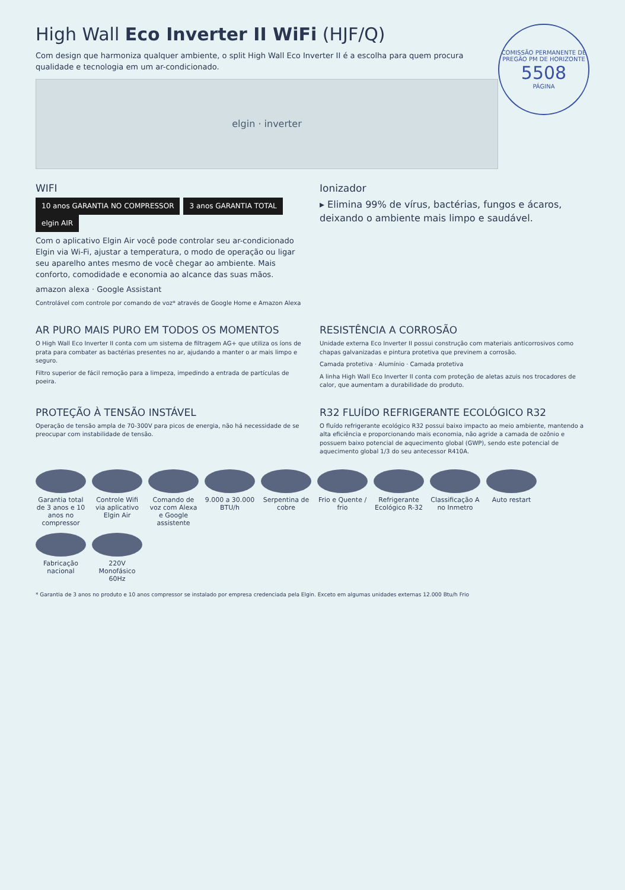COMISSÃO PERMANENTE DE PREGÃO PM DE HORIZONTE
5508
PÁGINA
High Wall Eco Inverter II WiFi (HJF/Q)
Com design que harmoniza qualquer ambiente, o split High Wall Eco Inverter II é a escolha para quem procura qualidade e tecnologia em um ar-condicionado.
elgin · inverter
WIFI
10 anos GARANTIA NO COMPRESSOR 3 anos GARANTIA TOTAL elgin AIR
Com o aplicativo Elgin Air você pode controlar seu ar-condicionado Elgin via Wi-Fi, ajustar a temperatura, o modo de operação ou ligar seu aparelho antes mesmo de você chegar ao ambiente. Mais conforto, comodidade e economia ao alcance das suas mãos.
amazon alexa · Google Assistant
Controlável com controle por comando de voz* através de Google Home e Amazon Alexa
Ionizador
▸ Elimina 99% de vírus, bactérias, fungos e ácaros, deixando o ambiente mais limpo e saudável.
AR PURO MAIS PURO EM TODOS OS MOMENTOS
O High Wall Eco Inverter II conta com um sistema de filtragem AG+ que utiliza os íons de prata para combater as bactérias presentes no ar, ajudando a manter o ar mais limpo e seguro.
Filtro superior de fácil remoção para a limpeza, impedindo a entrada de partículas de poeira.
RESISTÊNCIA A CORROSÃO
Unidade externa Eco Inverter II possui construção com materiais anticorrosivos como chapas galvanizadas e pintura protetiva que previnem a corrosão.
Camada protetiva · Alumínio · Camada protetiva
A linha High Wall Eco Inverter II conta com proteção de aletas azuis nos trocadores de calor, que aumentam a durabilidade do produto.
PROTEÇÃO À TENSÃO INSTÁVEL
Operação de tensão ampla de 70-300V para picos de energia, não há necessidade de se preocupar com instabilidade de tensão.
R32 FLUÍDO REFRIGERANTE ECOLÓGICO R32
O fluído refrigerante ecológico R32 possui baixo impacto ao meio ambiente, mantendo a alta eficiência e proporcionando mais economia, não agride a camada de ozônio e possuem baixo potencial de aquecimento global (GWP), sendo este potencial de aquecimento global 1/3 do seu antecessor R410A.
Garantia total de 3 anos e 10 anos no compressor
Controle Wifi via aplicativo Elgin Air
Comando de voz com Alexa e Google assistente
9.000 a 30.000 BTU/h
Serpentina de cobre
Frio e Quente / frio
Refrigerante Ecológico R-32
Classificação A no Inmetro
Auto restart
Fabricação nacional
220V Monofásico 60Hz
* Garantia de 3 anos no produto e 10 anos compressor se instalado por empresa credenciada pela Elgin. Exceto em algumas unidades externas 12.000 Btu/h Frio